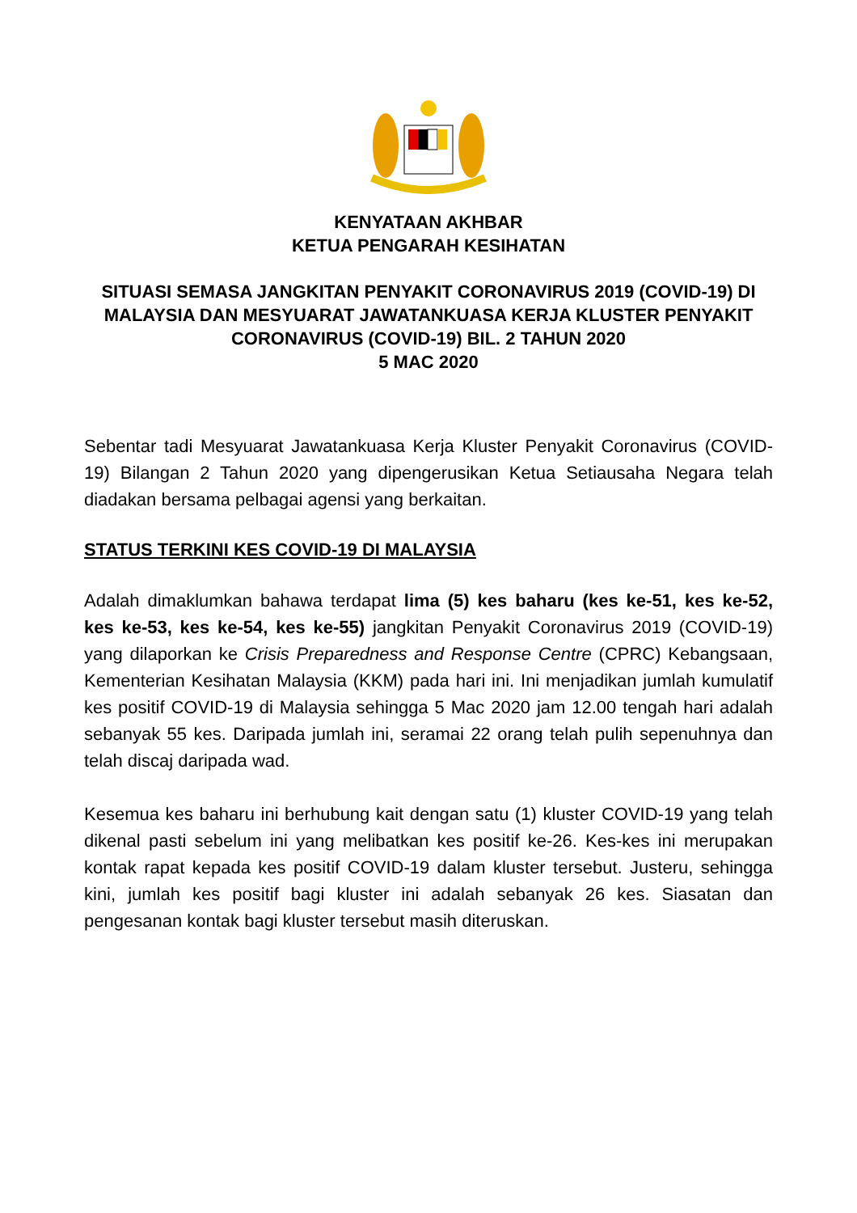KENYATAAN AKHBAR
KETUA PENGARAH KESIHATAN
SITUASI SEMASA JANGKITAN PENYAKIT CORONAVIRUS 2019 (COVID-19) DI MALAYSIA DAN MESYUARAT JAWATANKUASA KERJA KLUSTER PENYAKIT CORONAVIRUS (COVID-19) BIL. 2 TAHUN 2020
5 MAC 2020
Sebentar tadi Mesyuarat Jawatankuasa Kerja Kluster Penyakit Coronavirus (COVID-19) Bilangan 2 Tahun 2020 yang dipengerusikan Ketua Setiausaha Negara telah diadakan bersama pelbagai agensi yang berkaitan.
STATUS TERKINI KES COVID-19 DI MALAYSIA
Adalah dimaklumkan bahawa terdapat lima (5) kes baharu (kes ke-51, kes ke-52, kes ke-53, kes ke-54, kes ke-55) jangkitan Penyakit Coronavirus 2019 (COVID-19) yang dilaporkan ke Crisis Preparedness and Response Centre (CPRC) Kebangsaan, Kementerian Kesihatan Malaysia (KKM) pada hari ini. Ini menjadikan jumlah kumulatif kes positif COVID-19 di Malaysia sehingga 5 Mac 2020 jam 12.00 tengah hari adalah sebanyak 55 kes. Daripada jumlah ini, seramai 22 orang telah pulih sepenuhnya dan telah discaj daripada wad.
Kesemua kes baharu ini berhubung kait dengan satu (1) kluster COVID-19 yang telah dikenal pasti sebelum ini yang melibatkan kes positif ke-26. Kes-kes ini merupakan kontak rapat kepada kes positif COVID-19 dalam kluster tersebut. Justeru, sehingga kini, jumlah kes positif bagi kluster ini adalah sebanyak 26 kes. Siasatan dan pengesanan kontak bagi kluster tersebut masih diteruskan.